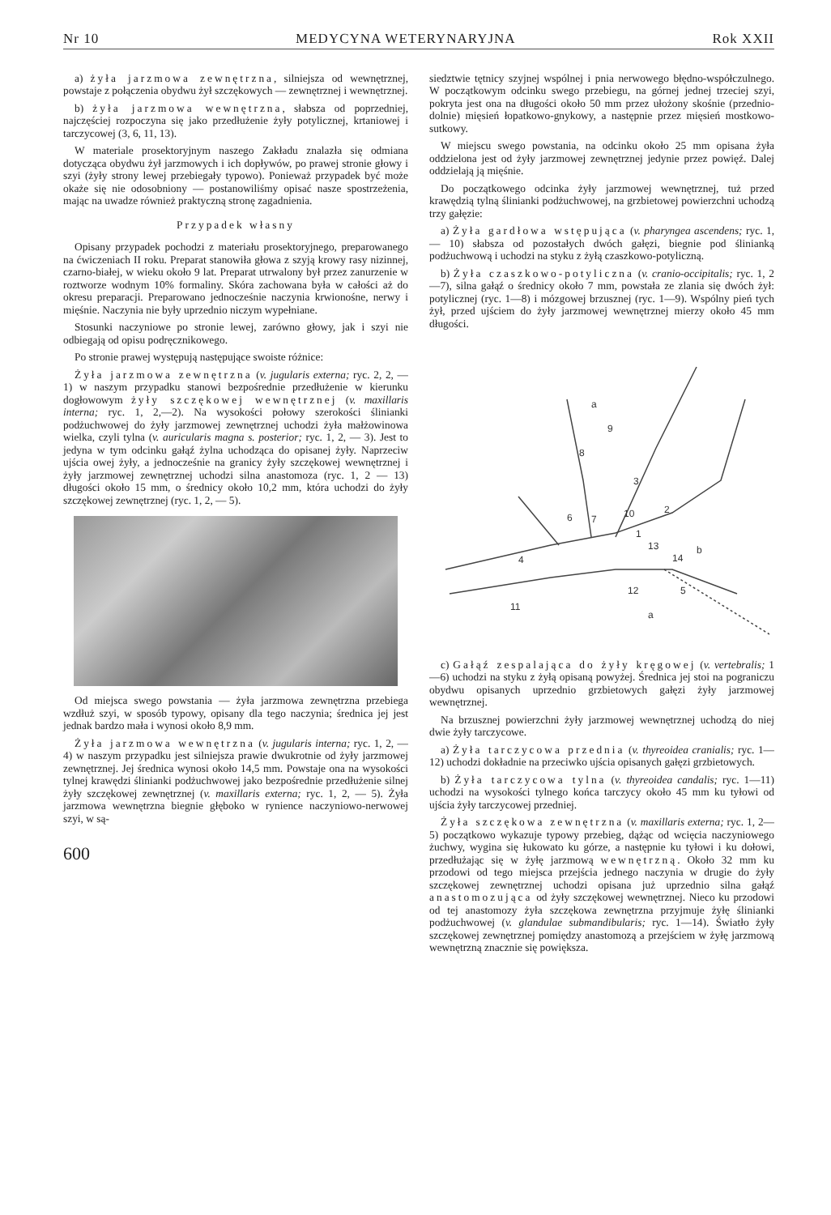Nr 10 MEDYCYNA WETERYNARYJNA Rok XXII
a) żyła jarzmowa zewnętrzna, silniejsza od wewnętrznej, powstaje z połączenia obydwu żył szczękowych — zewnętrznej i wewnętrznej.
b) żyła jarzmowa wewnętrzna, słabsza od poprzedniej, najczęściej rozpoczyna się jako przedłużenie żyły potylicznej, krtaniowej i tarczycowej (3, 6, 11, 13).
W materiale prosektoryjnym naszego Zakładu znalazła się odmiana dotycząca obydwu żył jarzmowych i ich dopływów, po prawej stronie głowy i szyi (żyły strony lewej przebiegały typowo). Ponieważ przypadek być może okaże się nie odosobniony — postanowiliśmy opisać nasze spostrzeżenia, mając na uwadze również praktyczną stronę zagadnienia.
Przypadek własny
Opisany przypadek pochodzi z materiału prosektoryjnego, preparowanego na ćwiczeniach II roku. Preparat stanowiła głowa z szyją krowy rasy nizinnej, czarno-białej, w wieku około 9 lat. Preparat utrwalony był przez zanurzenie w roztworze wodnym 10% formaliny. Skóra zachowana była w całości aż do okresu preparacji. Preparowano jednocześnie naczynia krwionośne, nerwy i mięśnie. Naczynia nie były uprzednio niczym wypełniane.
Stosunki naczyniowe po stronie lewej, zarówno głowy, jak i szyi nie odbiegają od opisu podręcznikowego.
Po stronie prawej występują następujące swoiste różnice:
Żyła jarzmowa zewnętrzna (v. jugularis externa; ryc. 2, 2, — 1) w naszym przypadku stanowi bezpośrednie przedłużenie w kierunku dogłowowym żyły szczękowej wewnętrznej (v. maxillaris interna; ryc. 1, 2,—2). Na wysokości połowy szerokości ślinianki podżuchwowej do żyły jarzmowej zewnętrznej uchodzi żyła małżowinowa wielka, czyli tylna (v. auricularis magna s. posterior; ryc. 1, 2, — 3). Jest to jedyna w tym odcinku gałąź żylna uchodząca do opisanej żyły. Naprzeciw ujścia owej żyły, a jednocześnie na granicy żyły szczękowej wewnętrznej i żyły jarzmowej zewnętrznej uchodzi silna anastomoza (ryc. 1, 2 — 13) długości około 15 mm, o średnicy około 10,2 mm, która uchodzi do żyły szczękowej zewnętrznej (ryc. 1, 2, — 5).
Od miejsca swego powstania — żyła jarzmowa zewnętrzna przebiega wzdłuż szyi, w sposób typowy, opisany dla tego naczynia; średnica jej jest jednak bardzo mała i wynosi około 8,9 mm.
Żyła jarzmowa wewnętrzna (v. jugularis interna; ryc. 1, 2, — 4) w naszym przypadku jest silniejsza prawie dwukrotnie od żyły jarzmowej zewnętrznej. Jej średnica wynosi około 14,5 mm. Powstaje ona na wysokości tylnej krawędzi ślinianki podżuchwowej jako bezpośrednie przedłużenie silnej żyły szczękowej zewnętrznej (v. maxillaris externa; ryc. 1, 2, — 5). Żyła jarzmowa wewnętrzna biegnie głęboko w rynience naczyniowo-nerwowej szyi, w są-
600
siedztwie tętnicy szyjnej wspólnej i pnia nerwowego błędno-współczulnego. W początkowym odcinku swego przebiegu, na górnej jednej trzeciej szyi, pokryta jest ona na długości około 50 mm przez ułożony skośnie (przednio-dolnie) mięsień łopatkowo-gnykowy, a następnie przez mięsień mostkowo-sutkowy.
W miejscu swego powstania, na odcinku około 25 mm opisana żyła oddzielona jest od żyły jarzmowej zewnętrznej jedynie przez powięź. Dalej oddzielają ją mięśnie.
Do początkowego odcinka żyły jarzmowej wewnętrznej, tuż przed krawędzią tylną ślinianki podżuchwowej, na grzbietowej powierzchni uchodzą trzy gałęzie:
a) Żyła gardłowa wstępująca (v. pharyngea ascendens; ryc. 1, — 10) słabsza od pozostałych dwóch gałęzi, biegnie pod ślinianką podżuchwową i uchodzi na styku z żyłą czaszkowo-potyliczną.
b) Żyła czaszkowo-potyliczna (v. cranio-occipitalis; ryc. 1, 2—7), silna gałąź o średnicy około 7 mm, powstała ze zlania się dwóch żył: potylicznej (ryc. 1—8) i mózgowej brzusznej (ryc. 1—9). Wspólny pień tych żył, przed ujściem do żyły jarzmowej wewnętrznej mierzy około 45 mm długości.
a
9
8
3
6
7
10
2
1
13
b
14
4
12
5
11
a
c) Gałąź zespalająca do żyły kręgowej (v. vertebralis; 1—6) uchodzi na styku z żyłą opisaną powyżej. Średnica jej stoi na pograniczu obydwu opisanych uprzednio grzbietowych gałęzi żyły jarzmowej wewnętrznej.
Na brzusznej powierzchni żyły jarzmowej wewnętrznej uchodzą do niej dwie żyły tarczycowe.
a) Żyła tarczycowa przednia (v. thyreoidea cranialis; ryc. 1—12) uchodzi dokładnie na przeciwko ujścia opisanych gałęzi grzbietowych.
b) Żyła tarczycowa tylna (v. thyreoidea candalis; ryc. 1—11) uchodzi na wysokości tylnego końca tarczycy około 45 mm ku tyłowi od ujścia żyły tarczycowej przedniej.
Żyła szczękowa zewnętrzna (v. maxillaris externa; ryc. 1, 2—5) początkowo wykazuje typowy przebieg, dążąc od wcięcia naczyniowego żuchwy, wygina się łukowato ku górze, a następnie ku tyłowi i ku dołowi, przedłużając się w żyłę jarzmową wewnętrzną. Około 32 mm ku przodowi od tego miejsca przejścia jednego naczynia w drugie do żyły szczękowej zewnętrznej uchodzi opisana już uprzednio silna gałąź anastomozująca od żyły szczękowej wewnętrznej. Nieco ku przodowi od tej anastomozy żyła szczękowa zewnętrzna przyjmuje żyłę ślinianki podżuchwowej (v. glandulae submandibularis; ryc. 1—14). Światło żyły szczękowej zewnętrznej pomiędzy anastomozą a przejściem w żyłę jarzmową wewnętrzną znacznie się powiększa.